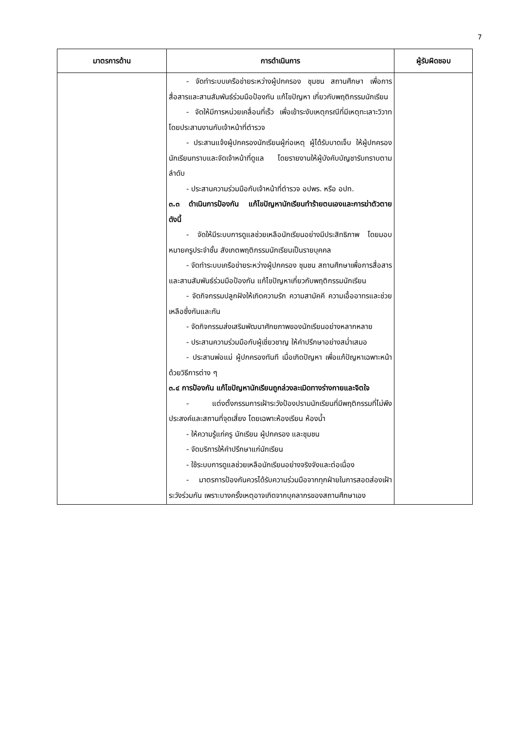7
| มาตรการด้าน | การดำเนินการ | ผู้รับผิดชอบ |
| --- | --- | --- |
| | - จัดทำระบบเครือข่ายระหว่างผู้ปกครอง ชุมชน สถานศึกษา เพื่อการสื่อสารและสานสัมพันธ์ร่วมมือป้องกัน แก้ไขปัญหา เกี่ยวกับพฤติกรรมนักเรียน - จัดให้มีการหน่วยเคลื่อนที่เร็ว เพื่อเข้าระงับเหตุกรณีที่มีเหตุทะเลาะวิวาท โดยประสานงานกับเจ้าหน้าที่ตำรวจ - ประสานแจ้งผู้ปกครองนักเรียนผู้ก่อเหตุ ผู้ได้รับบาดเจ็บ ให้ผู้ปกครองนักเรียนทราบและจัดเจ้าหน้าที่ดูแล โดยรายงานให้ผู้บังคับบัญชารับทราบตามลำดับ - ประสานความร่วมมือกับเจ้าหน้าที่ตำรวจ อปพร. หรือ อปท. ๓.๓ ดำเนินการป้องกัน แก้ไขปัญหานักเรียนทำร้ายตนเองและการฆ่าตัวตาย ดังนี้ - จัดให้มีระบบการดูแลช่วยเหลือนักเรียนอย่างมีประสิทธิภาพ โดยมอบหมายครูประจำชั้น สังเกตพฤติกรรมนักเรียนเป็นรายบุคคล - จัดทำระบบเครือข่ายระหว่างผู้ปกครอง ชุมชน สถานศึกษาเพื่อการสื่อสารและสานสัมพันธ์ร่วมมือป้องกัน แก้ไขปัญหาเกี่ยวกับพฤติกรรมนักเรียน - จัดกิจกรรมปลูกฝังให้เกิดความรัก ความสามัคคี ความเอื้ออาทรและช่วยเหลือซึ่งกันและกัน - จัดกิจกรรมส่งเสริมพัฒนาศักยภาพของนักเรียนอย่างหลากหลาย - ประสานความร่วมมือกับผู้เชี่ยวชาญ ให้คำปรึกษาอย่างสม่ำเสมอ - ประสานพ่อแม่ ผู้ปกครองทันที เมื่อเกิดปัญหา เพื่อแก้ปัญหาเฉพาะหน้าด้วยวิธีการต่าง ๆ ๓.๔ การป้องกัน แก้ไขปัญหานักเรียนถูกล่วงละเมิดทางร่างกายและจิตใจ - แต่งตั้งกรรมการเฝ้าระวังป้องปรามนักเรียนที่มีพฤติกรรมที่ไม่พึงประสงค์และสถานที่จุดเสี่ยง โดยเฉพาะห้องเรียน ห้องน้ำ - ให้ความรู้แก่ครู นักเรียน ผู้ปกครอง และชุมชน - จัดบริการให้คำปรึกษาแก่นักเรียน - ใช้ระบบการดูแลช่วยเหลือนักเรียนอย่างจริงจังและต่อเนื่อง - มาตรการป้องกันควรได้รับความร่วมมือจากทุกฝ่ายในการสอดส่องเฝ้าระวังร่วมกัน เพราะบางครั้งเหตุอาจเกิดจากบุคลากรของสถานศึกษาเอง | |